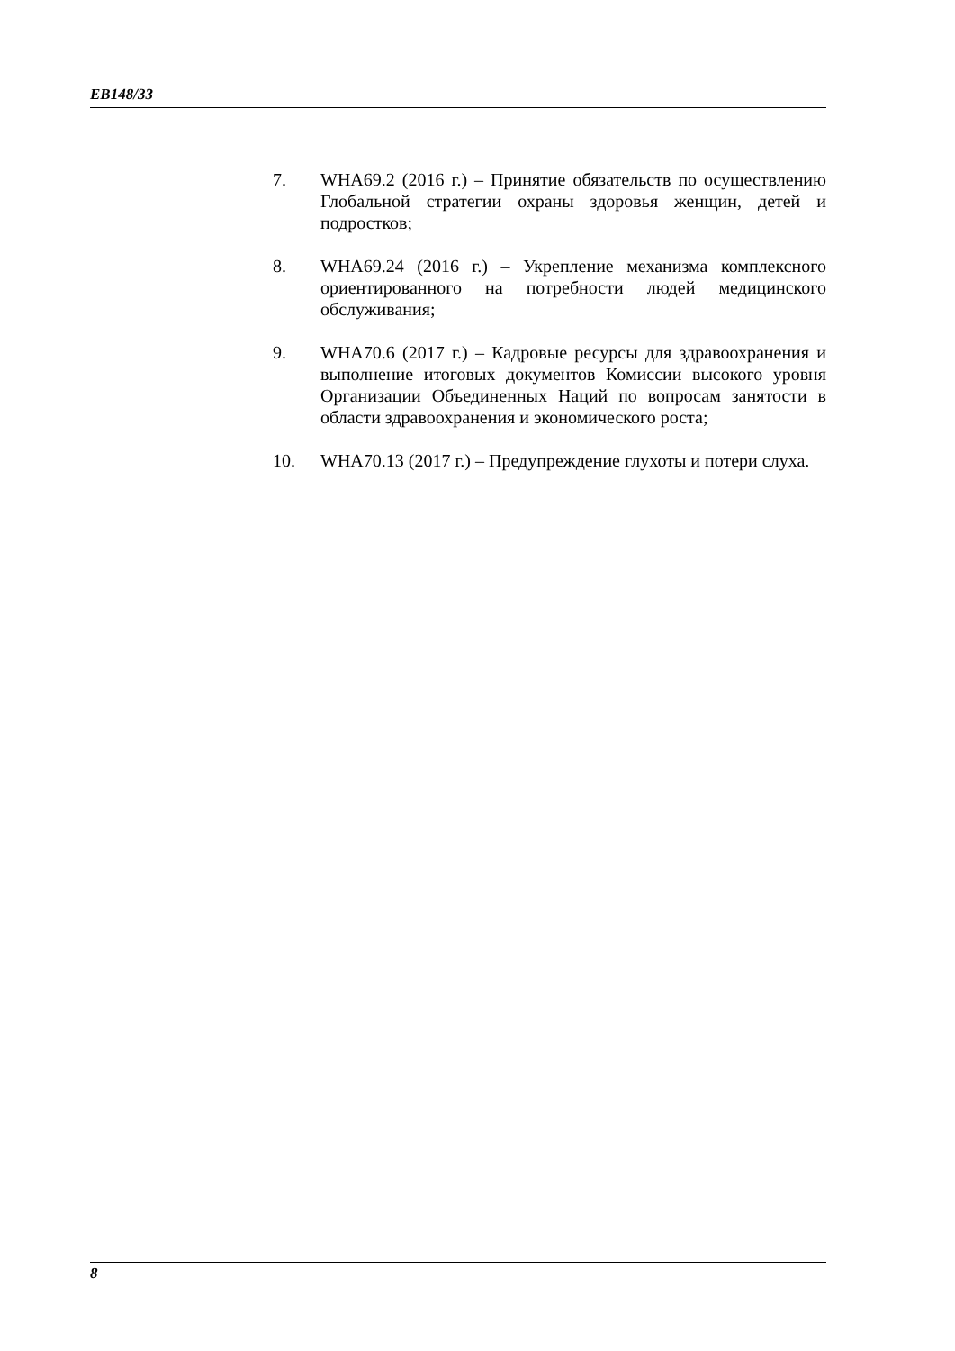EB148/33
7. WHA69.2 (2016 г.) – Принятие обязательств по осуществлению Глобальной стратегии охраны здоровья женщин, детей и подростков;
8. WHA69.24 (2016 г.) – Укрепление механизма комплексного ориентированного на потребности людей медицинского обслуживания;
9. WHA70.6 (2017 г.) – Кадровые ресурсы для здравоохранения и выполнение итоговых документов Комиссии высокого уровня Организации Объединенных Наций по вопросам занятости в области здравоохранения и экономического роста;
10. WHA70.13 (2017 г.) – Предупреждение глухоты и потери слуха.
8